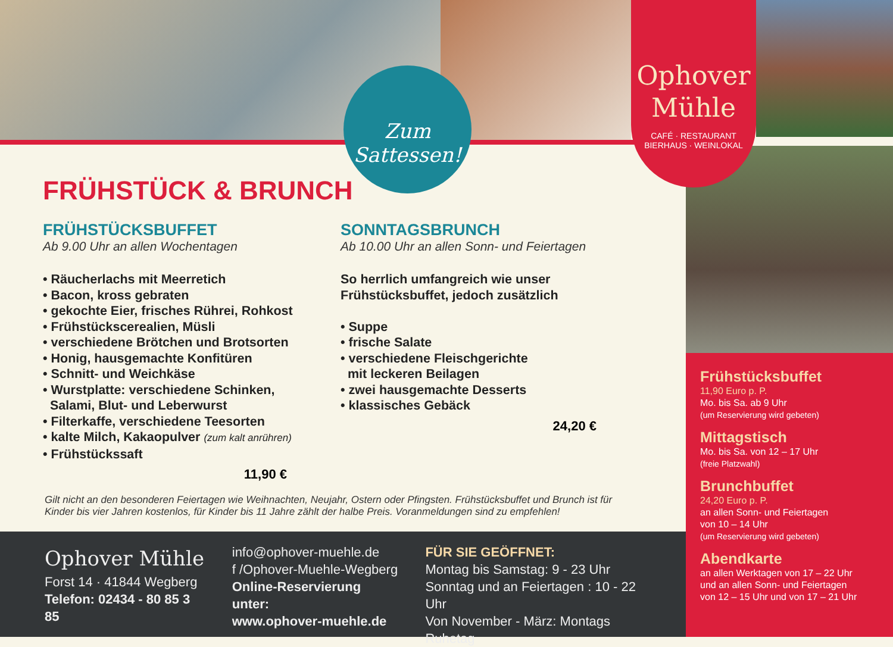Zum
Sattessen!
Ophover
Mühle
CAFÉ · RESTAURANT
BIERHAUS · WEINLOKAL
FRÜHSTÜCK & BRUNCH
FRÜHSTÜCKSBUFFET
Ab 9.00 Uhr an allen Wochentagen
• Räucherlachs mit Meerretich
• Bacon, kross gebraten
• gekochte Eier, frisches Rührei, Rohkost
• Frühstückscerealien, Müsli
• verschiedene Brötchen und Brotsorten
• Honig, hausgemachte Konfitüren
• Schnitt- und Weichkäse
• Wurstplatte: verschiedene Schinken,
Salami, Blut- und Leberwurst
• Filterkaffe, verschiedene Teesorten
• kalte Milch, Kakaopulver (zum kalt anrühren)
• Frühstückssaft
11,90 €
SONNTAGSBRUNCH
Ab 10.00 Uhr an allen Sonn- und Feiertagen
So herrlich umfangreich wie unser
Frühstücksbuffet, jedoch zusätzlich
• Suppe
• frische Salate
• verschiedene Fleischgerichte
mit leckeren Beilagen
• zwei hausgemachte Desserts
• klassisches Gebäck
24,20 €
Gilt nicht an den besonderen Feiertagen wie Weihnachten, Neujahr, Ostern oder Pfingsten. Frühstücksbuffet und Brunch ist für Kinder bis vier Jahren kostenlos, für Kinder bis 11 Jahre zählt der halbe Preis. Voranmeldungen sind zu empfehlen!
Ophover Mühle
Forst 14 · 41844 Wegberg
Telefon: 02434 - 80 85 3 85
info@ophover-muehle.de
f /Ophover-Muehle-Wegberg
Online-Reservierung unter:
www.ophover-muehle.de
FÜR SIE GEÖFFNET:
Montag bis Samstag: 9 - 23 Uhr
Sonntag und an Feiertagen : 10 - 22 Uhr
Von November - März: Montags Ruhetag
Frühstücksbuffet
11,90 Euro p. P.
Mo. bis Sa. ab 9 Uhr
(um Reservierung wird gebeten)
Mittagstisch
Mo. bis Sa. von 12 – 17 Uhr
(freie Platzwahl)
Brunchbuffet
24,20 Euro p. P.
an allen Sonn- und Feiertagen
von 10 – 14 Uhr
(um Reservierung wird gebeten)
Abendkarte
an allen Werktagen von 17 – 22 Uhr
und an allen Sonn- und Feiertagen
von 12 – 15 Uhr und von 17 – 21 Uhr